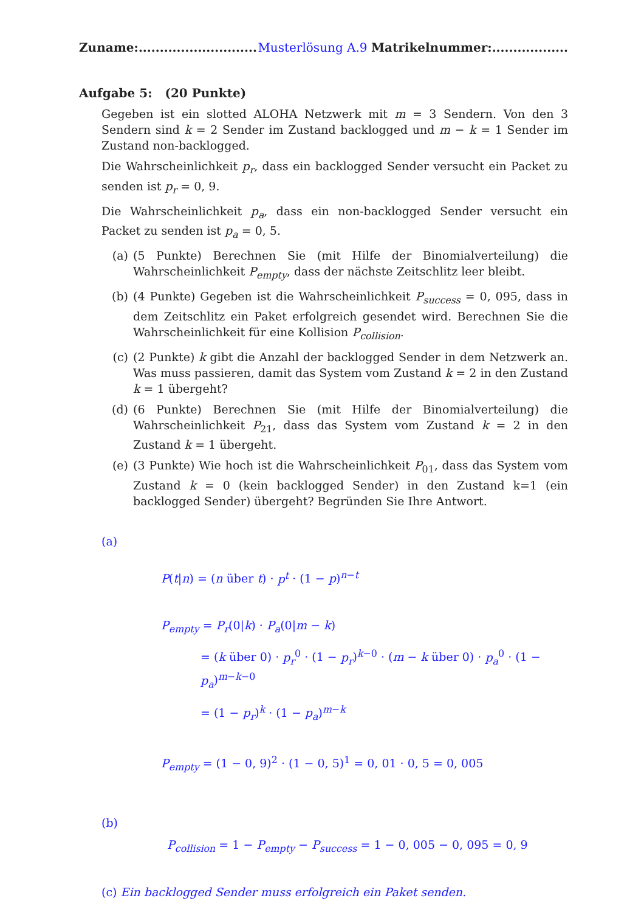Zuname:............................ Musterlösung A.9 Matrikelnummer:..................
Aufgabe 5: (20 Punkte)
Gegeben ist ein slotted ALOHA Netzwerk mit m = 3 Sendern. Von den 3 Sendern sind k = 2 Sender im Zustand backlogged und m − k = 1 Sender im Zustand non-backlogged.
Die Wahrscheinlichkeit p<sub>r</sub>, dass ein backlogged Sender versucht ein Packet zu senden ist p<sub>r</sub> = 0, 9.
Die Wahrscheinlichkeit p<sub>a</sub>, dass ein non-backlogged Sender versucht ein Packet zu senden ist p<sub>a</sub> = 0, 5.
(a) (5 Punkte) Berechnen Sie (mit Hilfe der Binomialverteilung) die Wahrscheinlichkeit P<sub>empty</sub>, dass der nächste Zeitschlitz leer bleibt.
(b) (4 Punkte) Gegeben ist die Wahrscheinlichkeit P<sub>success</sub> = 0, 095, dass in dem Zeitschlitz ein Paket erfolgreich gesendet wird. Berechnen Sie die Wahrscheinlichkeit für eine Kollision P<sub>collision</sub>.
(c) (2 Punkte) k gibt die Anzahl der backlogged Sender in dem Netzwerk an. Was muss passieren, damit das System vom Zustand k = 2 in den Zustand k = 1 übergeht?
(d) (6 Punkte) Berechnen Sie (mit Hilfe der Binomialverteilung) die Wahrscheinlichkeit P<sub>21</sub>, dass das System vom Zustand k = 2 in den Zustand k = 1 übergeht.
(e) (3 Punkte) Wie hoch ist die Wahrscheinlichkeit P<sub>01</sub>, dass das System vom Zustand k = 0 (kein backlogged Sender) in den Zustand k=1 (ein backlogged Sender) übergeht? Begründen Sie Ihre Antwort.
(a)
P(t|n) = (n über t) · p<sup>t</sup> · (1 − p)<sup>n−t</sup>
P<sub>empty</sub> = P<sub>r</sub>(0|k) · P<sub>a</sub>(0|m − k)
= (k über 0) · p<sub>r</sub><sup>0</sup> · (1 − p<sub>r</sub>)<sup>k−0</sup> · (m − k über 0) · p<sub>a</sub><sup>0</sup> · (1 − p<sub>a</sub>)<sup>m−k−0</sup>
= (1 − p<sub>r</sub>)<sup>k</sup> · (1 − p<sub>a</sub>)<sup>m−k</sup>
P<sub>empty</sub> = (1 − 0, 9)<sup>2</sup> · (1 − 0, 5)<sup>1</sup> = 0, 01 · 0, 5 = 0, 005
(b)
P<sub>collision</sub> = 1 − P<sub>empty</sub> − P<sub>success</sub> = 1 − 0, 005 − 0, 095 = 0, 9
(c) Ein backlogged Sender muss erfolgreich ein Paket senden.